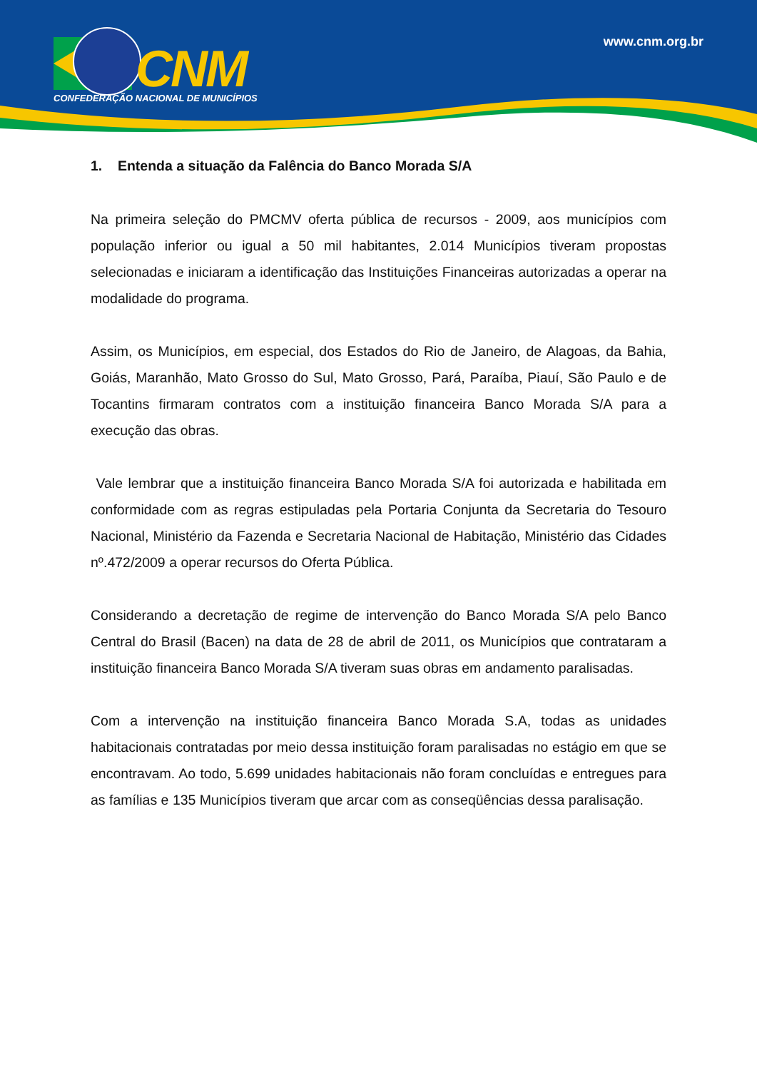CNM
CONFEDERAÇÃO NACIONAL DE MUNICÍPIOS
www.cnm.org.br
1. Entenda a situação da Falência do Banco Morada S/A
Na primeira seleção do PMCMV oferta pública de recursos - 2009, aos municípios com população inferior ou igual a 50 mil habitantes, 2.014 Municípios tiveram propostas selecionadas e iniciaram a identificação das Instituições Financeiras autorizadas a operar na modalidade do programa.
Assim, os Municípios, em especial, dos Estados do Rio de Janeiro, de Alagoas, da Bahia, Goiás, Maranhão, Mato Grosso do Sul, Mato Grosso, Pará, Paraíba, Piauí, São Paulo e de Tocantins firmaram contratos com a instituição financeira Banco Morada S/A para a execução das obras.
Vale lembrar que a instituição financeira Banco Morada S/A foi autorizada e habilitada em conformidade com as regras estipuladas pela Portaria Conjunta da Secretaria do Tesouro Nacional, Ministério da Fazenda e Secretaria Nacional de Habitação, Ministério das Cidades nº.472/2009 a operar recursos do Oferta Pública.
Considerando a decretação de regime de intervenção do Banco Morada S/A pelo Banco Central do Brasil (Bacen) na data de 28 de abril de 2011, os Municípios que contrataram a instituição financeira Banco Morada S/A tiveram suas obras em andamento paralisadas.
Com a intervenção na instituição financeira Banco Morada S.A, todas as unidades habitacionais contratadas por meio dessa instituição foram paralisadas no estágio em que se encontravam. Ao todo, 5.699 unidades habitacionais não foram concluídas e entregues para as famílias e 135 Municípios tiveram que arcar com as conseqüências dessa paralisação.